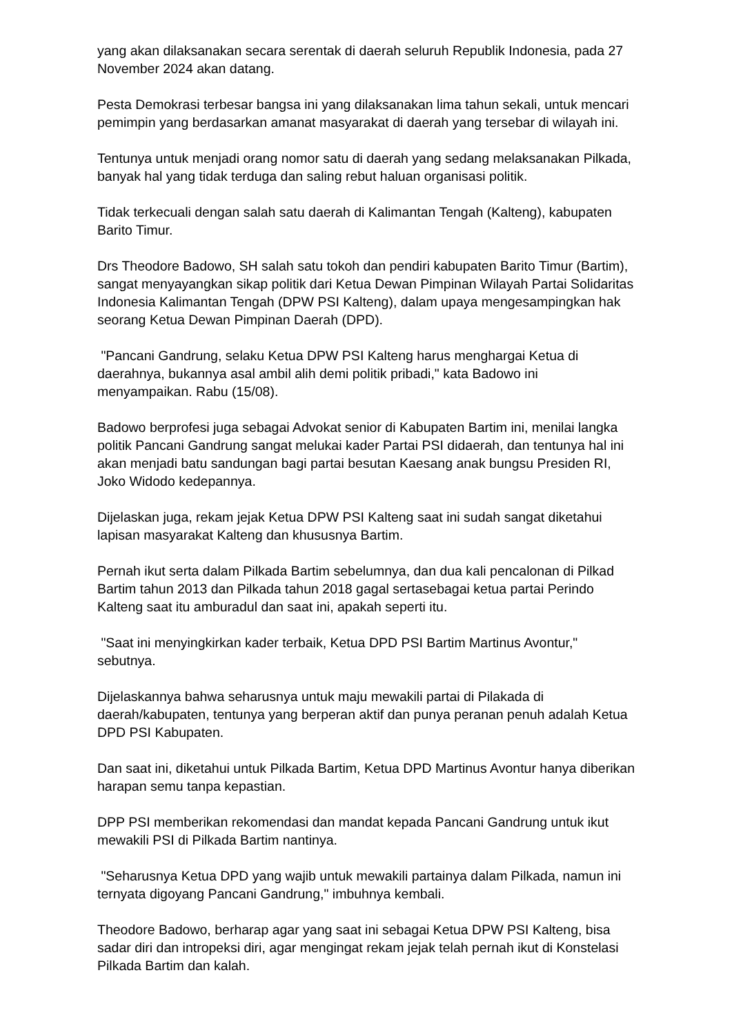yang akan dilaksanakan secara serentak di daerah seluruh Republik Indonesia, pada 27 November 2024 akan datang.
Pesta Demokrasi terbesar bangsa ini yang dilaksanakan lima tahun sekali, untuk mencari pemimpin yang berdasarkan amanat masyarakat di daerah yang tersebar di wilayah ini.
Tentunya untuk menjadi orang nomor satu di daerah yang sedang melaksanakan Pilkada, banyak hal yang tidak terduga dan saling rebut haluan organisasi politik.
Tidak terkecuali dengan salah satu daerah di Kalimantan Tengah (Kalteng), kabupaten Barito Timur.
Drs Theodore Badowo, SH salah satu tokoh dan pendiri kabupaten Barito Timur (Bartim), sangat menyayangkan sikap politik dari Ketua Dewan Pimpinan Wilayah Partai Solidaritas Indonesia Kalimantan Tengah (DPW PSI Kalteng), dalam upaya mengesampingkan hak seorang Ketua Dewan Pimpinan Daerah (DPD).
"Pancani Gandrung, selaku Ketua DPW PSI Kalteng harus menghargai Ketua di daerahnya, bukannya asal ambil alih demi politik pribadi," kata Badowo ini menyampaikan. Rabu (15/08).
Badowo berprofesi juga sebagai Advokat senior di Kabupaten Bartim ini, menilai langka politik Pancani Gandrung sangat melukai kader Partai PSI didaerah, dan tentunya hal ini akan menjadi batu sandungan bagi partai besutan Kaesang anak bungsu Presiden RI, Joko Widodo kedepannya.
Dijelaskan juga, rekam jejak Ketua DPW PSI Kalteng saat ini sudah sangat diketahui lapisan masyarakat Kalteng dan khususnya Bartim.
Pernah ikut serta dalam Pilkada Bartim sebelumnya, dan dua kali pencalonan di Pilkad Bartim tahun 2013 dan Pilkada tahun 2018 gagal sertasebagai ketua partai Perindo Kalteng saat itu amburadul dan saat ini, apakah seperti itu.
"Saat ini menyingkirkan kader terbaik, Ketua DPD PSI Bartim Martinus Avontur," sebutnya.
Dijelaskannya bahwa seharusnya untuk maju mewakili partai di Pilakada di daerah/kabupaten, tentunya yang berperan aktif dan punya peranan penuh adalah Ketua DPD PSI Kabupaten.
Dan saat ini, diketahui untuk Pilkada Bartim, Ketua DPD Martinus Avontur hanya diberikan harapan semu tanpa kepastian.
DPP PSI memberikan rekomendasi dan mandat kepada Pancani Gandrung untuk ikut mewakili PSI di Pilkada Bartim nantinya.
"Seharusnya Ketua DPD yang wajib untuk mewakili partainya dalam Pilkada, namun ini ternyata digoyang Pancani Gandrung," imbuhnya kembali.
Theodore Badowo, berharap agar yang saat ini sebagai Ketua DPW PSI Kalteng, bisa sadar diri dan intropeksi diri, agar mengingat rekam jejak telah pernah ikut di Konstelasi Pilkada Bartim dan kalah.